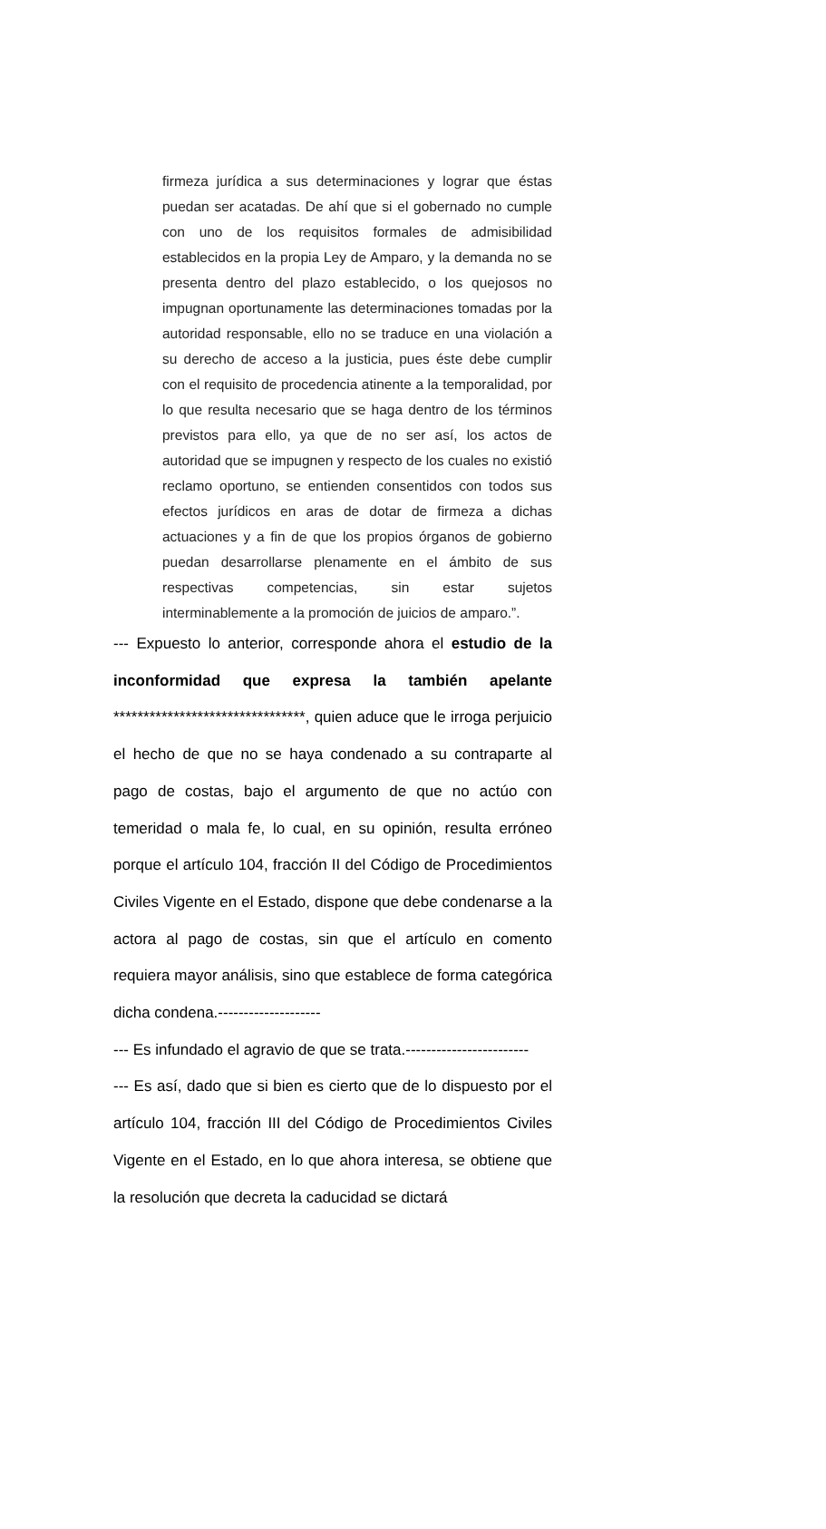firmeza jurídica a sus determinaciones y lograr que éstas puedan ser acatadas. De ahí que si el gobernado no cumple con uno de los requisitos formales de admisibilidad establecidos en la propia Ley de Amparo, y la demanda no se presenta dentro del plazo establecido, o los quejosos no impugnan oportunamente las determinaciones tomadas por la autoridad responsable, ello no se traduce en una violación a su derecho de acceso a la justicia, pues éste debe cumplir con el requisito de procedencia atinente a la temporalidad, por lo que resulta necesario que se haga dentro de los términos previstos para ello, ya que de no ser así, los actos de autoridad que se impugnen y respecto de los cuales no existió reclamo oportuno, se entienden consentidos con todos sus efectos jurídicos en aras de dotar de firmeza a dichas actuaciones y a fin de que los propios órganos de gobierno puedan desarrollarse plenamente en el ámbito de sus respectivas competencias, sin estar sujetos interminablemente a la promoción de juicios de amparo.”.
--- Expuesto lo anterior, corresponde ahora el estudio de la inconformidad que expresa la también apelante ********************************, quien aduce que le irroga perjuicio el hecho de que no se haya condenado a su contraparte al pago de costas, bajo el argumento de que no actúo con temeridad o mala fe, lo cual, en su opinión, resulta erróneo porque el artículo 104, fracción II del Código de Procedimientos Civiles Vigente en el Estado, dispone que debe condenarse a la actora al pago de costas, sin que el artículo en comento requiera mayor análisis, sino que establece de forma categórica dicha condena.--------------------
--- Es infundado el agravio de que se trata.------------------------
--- Es así, dado que si bien es cierto que de lo dispuesto por el artículo 104, fracción III del Código de Procedimientos Civiles Vigente en el Estado, en lo que ahora interesa, se obtiene que la resolución que decreta la caducidad se dictará